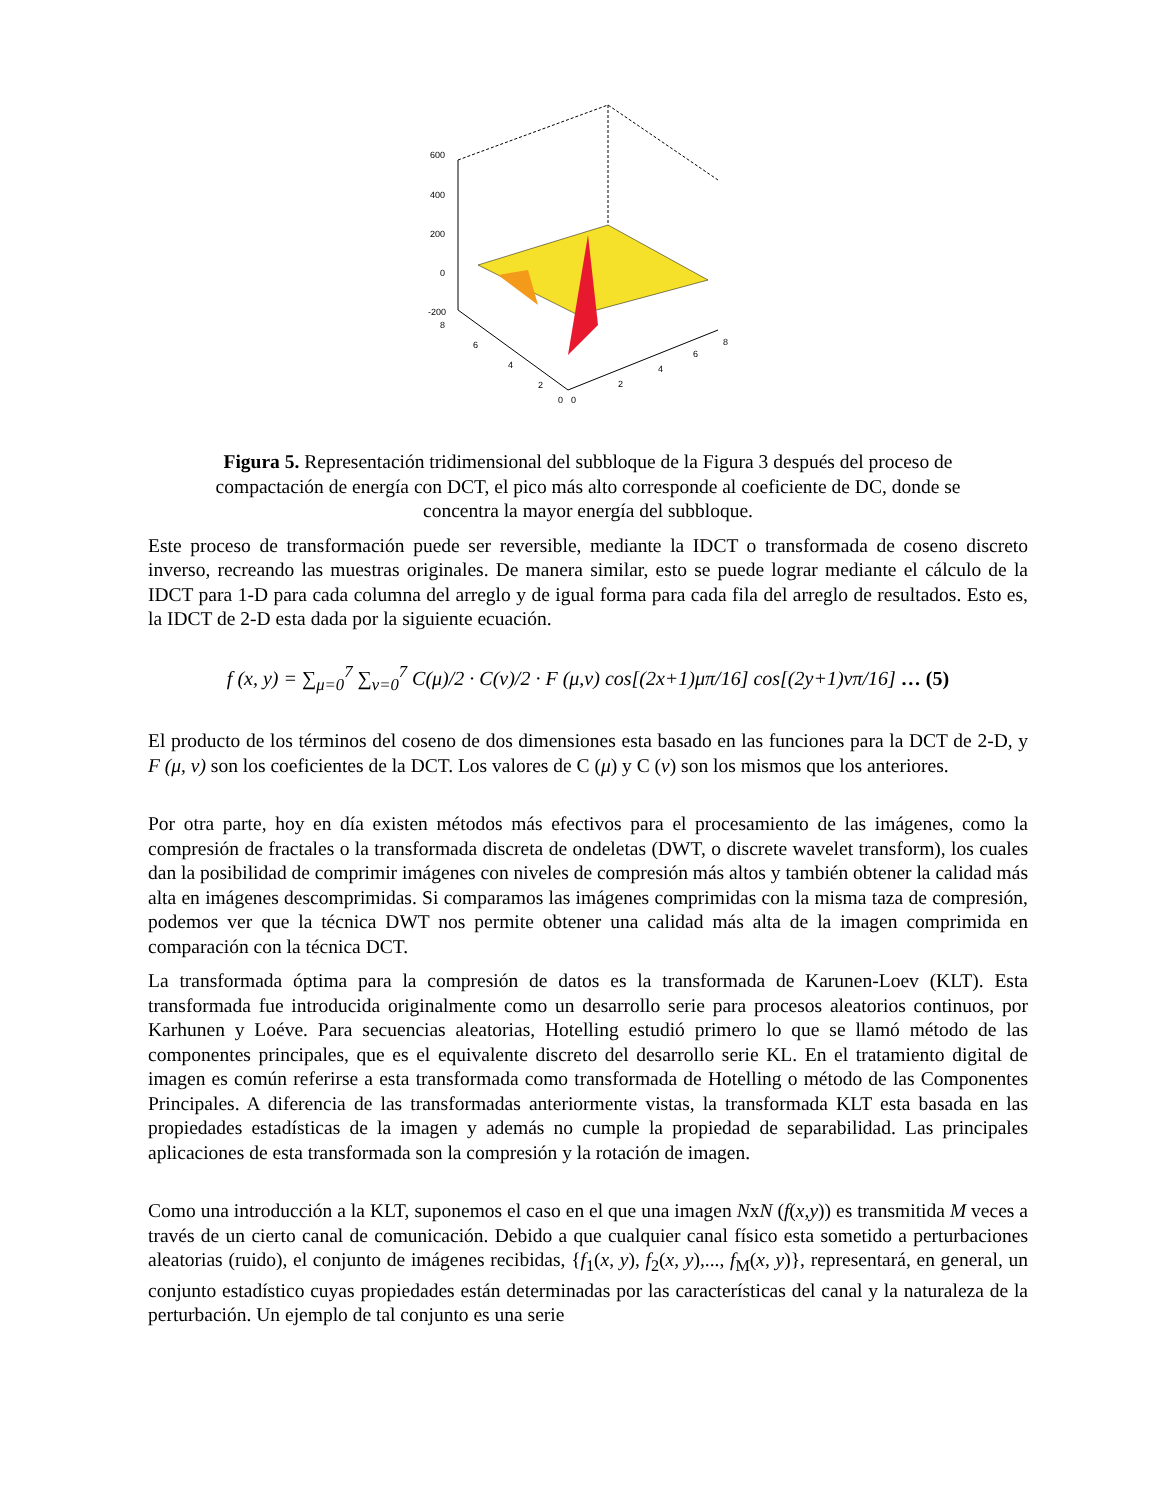600
400
200
0
-200
8
6
4
2
0
0
2
4
6
8
Figura 5. Representación tridimensional del subbloque de la Figura 3 después del proceso de compactación de energía con DCT, el pico más alto corresponde al coeficiente de DC, donde se concentra la mayor energía del subbloque.
Este proceso de transformación puede ser reversible, mediante la IDCT o transformada de coseno discreto inverso, recreando las muestras originales. De manera similar, esto se puede lograr mediante el cálculo de la IDCT para 1-D para cada columna del arreglo y de igual forma para cada fila del arreglo de resultados. Esto es, la IDCT de 2-D esta dada por la siguiente ecuación.
f (x, y) = ∑<sub>μ=0</sub><sup>7</sup> ∑<sub>v=0</sub><sup>7</sup> C(μ)/2 · C(v)/2 · F (μ,v) cos[(2x+1)μπ/16] cos[(2y+1)vπ/16] … (5)
El producto de los términos del coseno de dos dimensiones esta basado en las funciones para la DCT de 2-D, y F (μ, v) son los coeficientes de la DCT. Los valores de C (μ) y C (v) son los mismos que los anteriores.
Por otra parte, hoy en día existen métodos más efectivos para el procesamiento de las imágenes, como la compresión de fractales o la transformada discreta de ondeletas (DWT, o discrete wavelet transform), los cuales dan la posibilidad de comprimir imágenes con niveles de compresión más altos y también obtener la calidad más alta en imágenes descomprimidas. Si comparamos las imágenes comprimidas con la misma taza de compresión, podemos ver que la técnica DWT nos permite obtener una calidad más alta de la imagen comprimida en comparación con la técnica DCT.
La transformada óptima para la compresión de datos es la transformada de Karunen-Loev (KLT). Esta transformada fue introducida originalmente como un desarrollo serie para procesos aleatorios continuos, por Karhunen y Loéve. Para secuencias aleatorias, Hotelling estudió primero lo que se llamó método de las componentes principales, que es el equivalente discreto del desarrollo serie KL. En el tratamiento digital de imagen es común referirse a esta transformada como transformada de Hotelling o método de las Componentes Principales. A diferencia de las transformadas anteriormente vistas, la transformada KLT esta basada en las propiedades estadísticas de la imagen y además no cumple la propiedad de separabilidad. Las principales aplicaciones de esta transformada son la compresión y la rotación de imagen.
Como una introducción a la KLT, suponemos el caso en el que una imagen NxN (f(x,y)) es transmitida M veces a través de un cierto canal de comunicación. Debido a que cualquier canal físico esta sometido a perturbaciones aleatorias (ruido), el conjunto de imágenes recibidas, {f<sub>1</sub>(x, y), f<sub>2</sub>(x, y),..., f<sub>M</sub>(x, y)}, representará, en general, un conjunto estadístico cuyas propiedades están determinadas por las características del canal y la naturaleza de la perturbación. Un ejemplo de tal conjunto es una serie